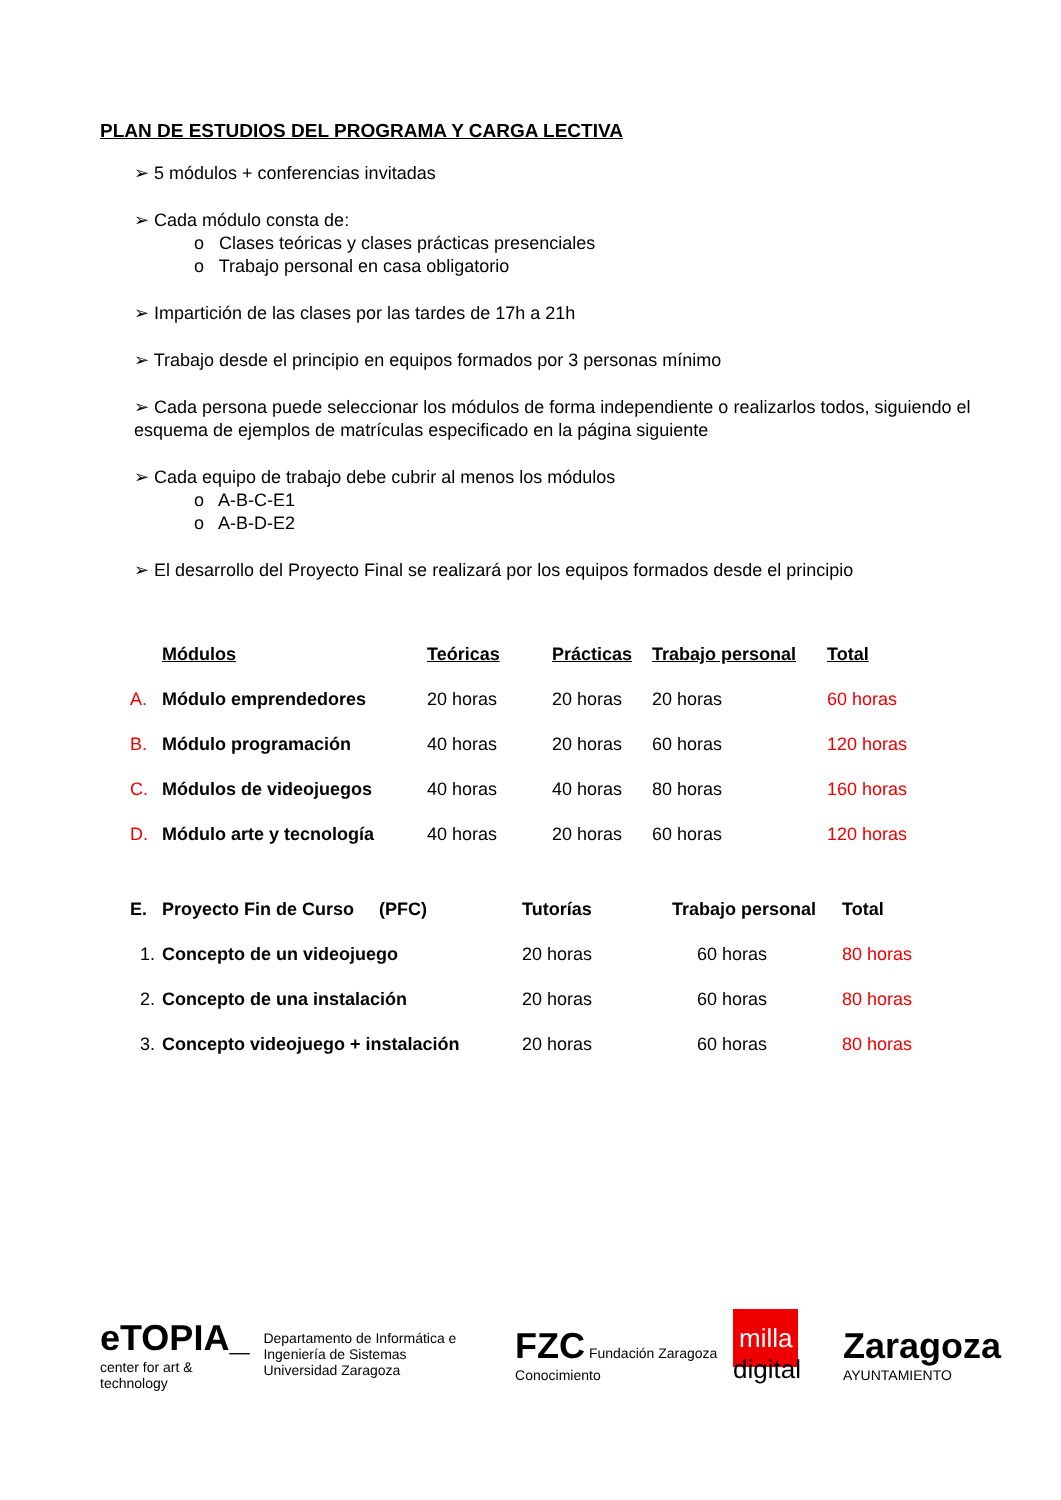PLAN DE ESTUDIOS DEL PROGRAMA Y CARGA LECTIVA
➢ 5 módulos + conferencias invitadas
➢ Cada módulo consta de:
o Clases teóricas y clases prácticas presenciales
o Trabajo personal en casa obligatorio
➢ Impartición de las clases por las tardes de 17h a 21h
➢ Trabajo desde el principio en equipos formados por 3 personas mínimo
➢ Cada persona puede seleccionar los módulos de forma independiente o realizarlos todos, siguiendo el esquema de ejemplos de matrículas especificado en la página siguiente
➢ Cada equipo de trabajo debe cubrir al menos los módulos
o A-B-C-E1
o A-B-D-E2
➢ El desarrollo del Proyecto Final se realizará por los equipos formados desde el principio
| | Módulos | Teóricas | Prácticas | Trabajo personal | Total |
| --- | --- | --- | --- | --- | --- |
| A. | Módulo emprendedores | 20 horas | 20 horas | 20 horas | 60 horas |
| B. | Módulo programación | 40 horas | 20 horas | 60 horas | 120 horas |
| C. | Módulos de videojuegos | 40 horas | 40 horas | 80 horas | 160 horas |
| D. | Módulo arte y tecnología | 40 horas | 20 horas | 60 horas | 120 horas |
| E. | Proyecto Fin de Curso (PFC) | Tutorías | Trabajo personal | Total |
| 1. | Concepto de un videojuego | 20 horas | 60 horas | 80 horas |
| 2. | Concepto de una instalación | 20 horas | 60 horas | 80 horas |
| 3. | Concepto videojuego + instalación | 20 horas | 60 horas | 80 horas |
eTOPIA_
center for art & technology
Departamento de Informática e Ingeniería de Sistemas
Universidad Zaragoza
FZC Fundación Zaragoza Conocimiento
milla digital
Zaragoza
AYUNTAMIENTO